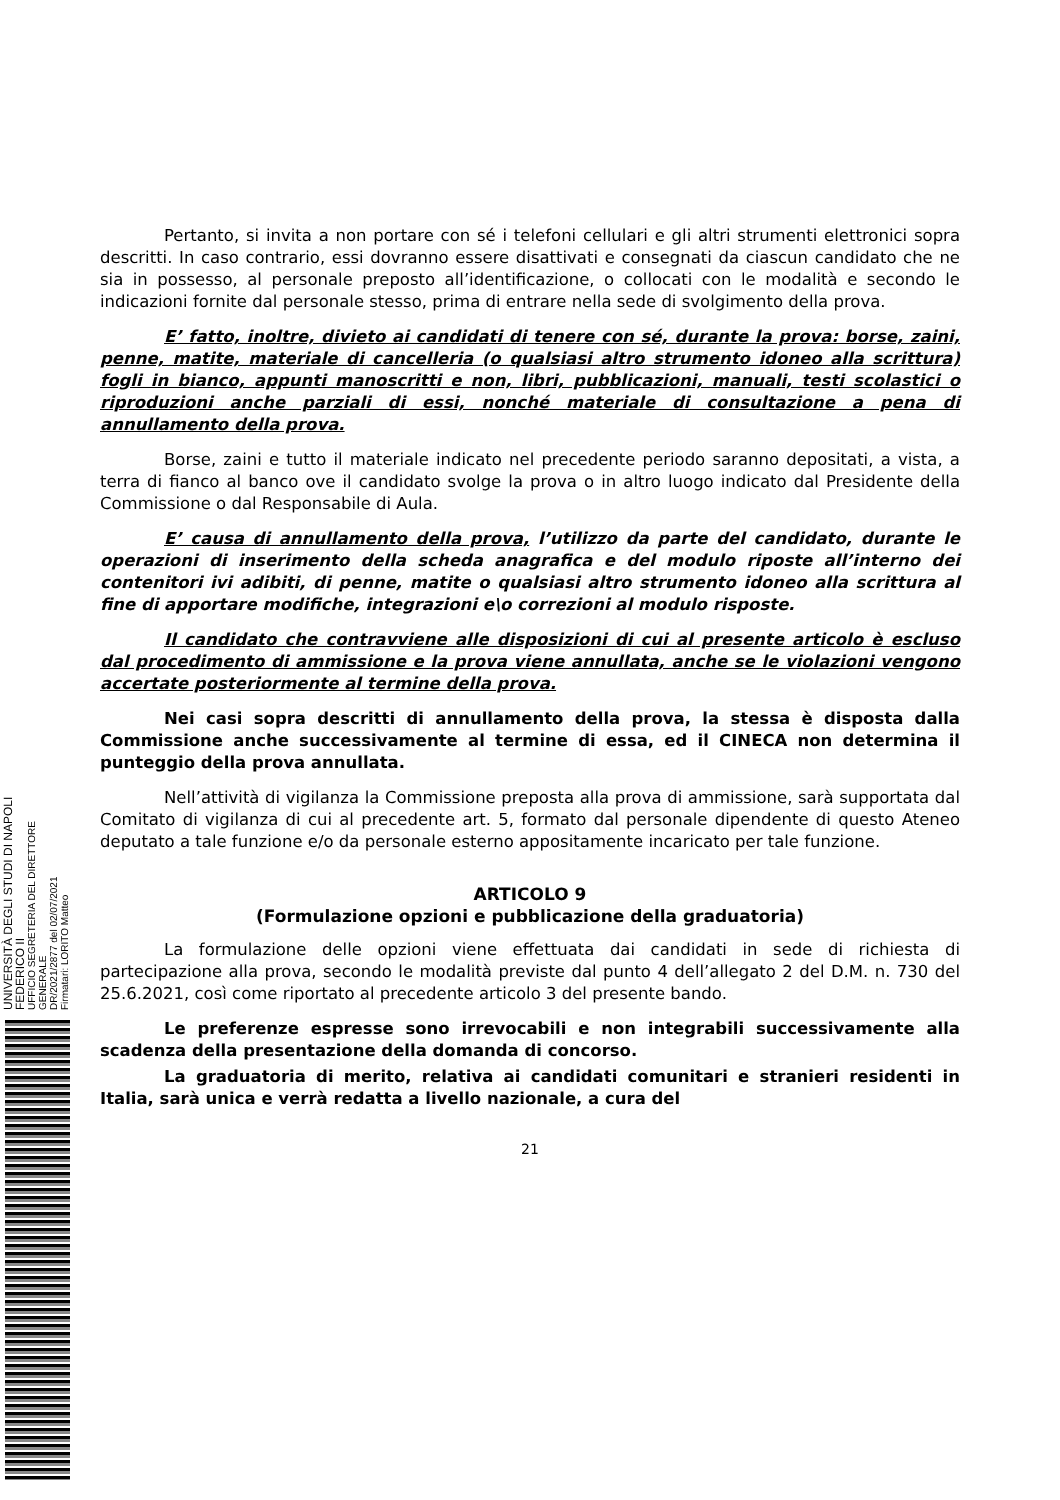UNIVERSITÀ DEGLI STUDI DI NAPOLI FEDERICO II
UFFICIO SEGRETERIA DEL DIRETTORE GENERALE
DR/2021/2877 del 02/07/2021
Firmatari: LORITO Matteo
Pertanto, si invita a non portare con sé i telefoni cellulari e gli altri strumenti elettronici sopra descritti. In caso contrario, essi dovranno essere disattivati e consegnati da ciascun candidato che ne sia in possesso, al personale preposto all’identificazione, o collocati con le modalità e secondo le indicazioni fornite dal personale stesso, prima di entrare nella sede di svolgimento della prova.
E’ fatto, inoltre, divieto ai candidati di tenere con sé, durante la prova: borse, zaini, penne, matite, materiale di cancelleria (o qualsiasi altro strumento idoneo alla scrittura) fogli in bianco, appunti manoscritti e non, libri, pubblicazioni, manuali, testi scolastici o riproduzioni anche parziali di essi, nonché materiale di consultazione a pena di annullamento della prova.
Borse, zaini e tutto il materiale indicato nel precedente periodo saranno depositati, a vista, a terra di fianco al banco ove il candidato svolge la prova o in altro luogo indicato dal Presidente della Commissione o dal Responsabile di Aula.
E’ causa di annullamento della prova, l’utilizzo da parte del candidato, durante le operazioni di inserimento della scheda anagrafica e del modulo riposte all’interno dei contenitori ivi adibiti, di penne, matite o qualsiasi altro strumento idoneo alla scrittura al fine di apportare modifiche, integrazioni e\o correzioni al modulo risposte.
Il candidato che contravviene alle disposizioni di cui al presente articolo è escluso dal procedimento di ammissione e la prova viene annullata, anche se le violazioni vengono accertate posteriormente al termine della prova.
Nei casi sopra descritti di annullamento della prova, la stessa è disposta dalla Commissione anche successivamente al termine di essa, ed il CINECA non determina il punteggio della prova annullata.
Nell’attività di vigilanza la Commissione preposta alla prova di ammissione, sarà supportata dal Comitato di vigilanza di cui al precedente art. 5, formato dal personale dipendente di questo Ateneo deputato a tale funzione e/o da personale esterno appositamente incaricato per tale funzione.
ARTICOLO 9
(Formulazione opzioni e pubblicazione della graduatoria)
La formulazione delle opzioni viene effettuata dai candidati in sede di richiesta di partecipazione alla prova, secondo le modalità previste dal punto 4 dell’allegato 2 del D.M. n. 730 del 25.6.2021, così come riportato al precedente articolo 3 del presente bando.
Le preferenze espresse sono irrevocabili e non integrabili successivamente alla scadenza della presentazione della domanda di concorso.
La graduatoria di merito, relativa ai candidati comunitari e stranieri residenti in Italia, sarà unica e verrà redatta a livello nazionale, a cura del
21